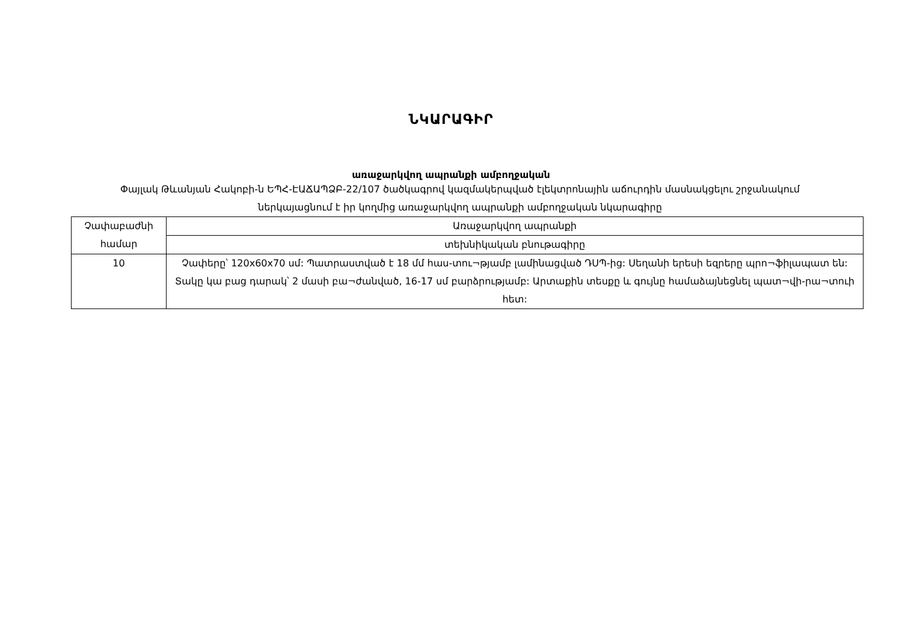ՆԿԱՐԱԳԻՐ
առաջարկվող ապրանքի ամբողջական
Փայլակ Թևանյան Հակոբի-ն ԵՊՀ-ԷԱՃԱՊՁԲ-22/107 ծածկագրով կազմակերպված էլեկտրոնային աճուրդին մասնակցելու շրջանակում ներկայացնում է իր կողմից առաջարկվող ապրանքի ամբողջական նկարագիրը
| Չափաբաժնի համար | Առաջարկվող ապրանքի |
| | տեխնիկական բնութագիրը |
| 10 | Չափերը՝ 120x60x70 սմ: Պատրաստված է 18 մմ հաս-տու¬թյամբ լամինացված ԴՍՊ-ից: Սեղանի երեսի եզրերը պրո¬ֆիլապատ են: Տակը կա բաց դարակ՝ 2 մասի բա¬ժանված, 16-17 սմ բարձրությամբ: Արտաքին տեսքը և գույնը համաձայնեցնել պատ¬վի-րա¬տուի հետ: |